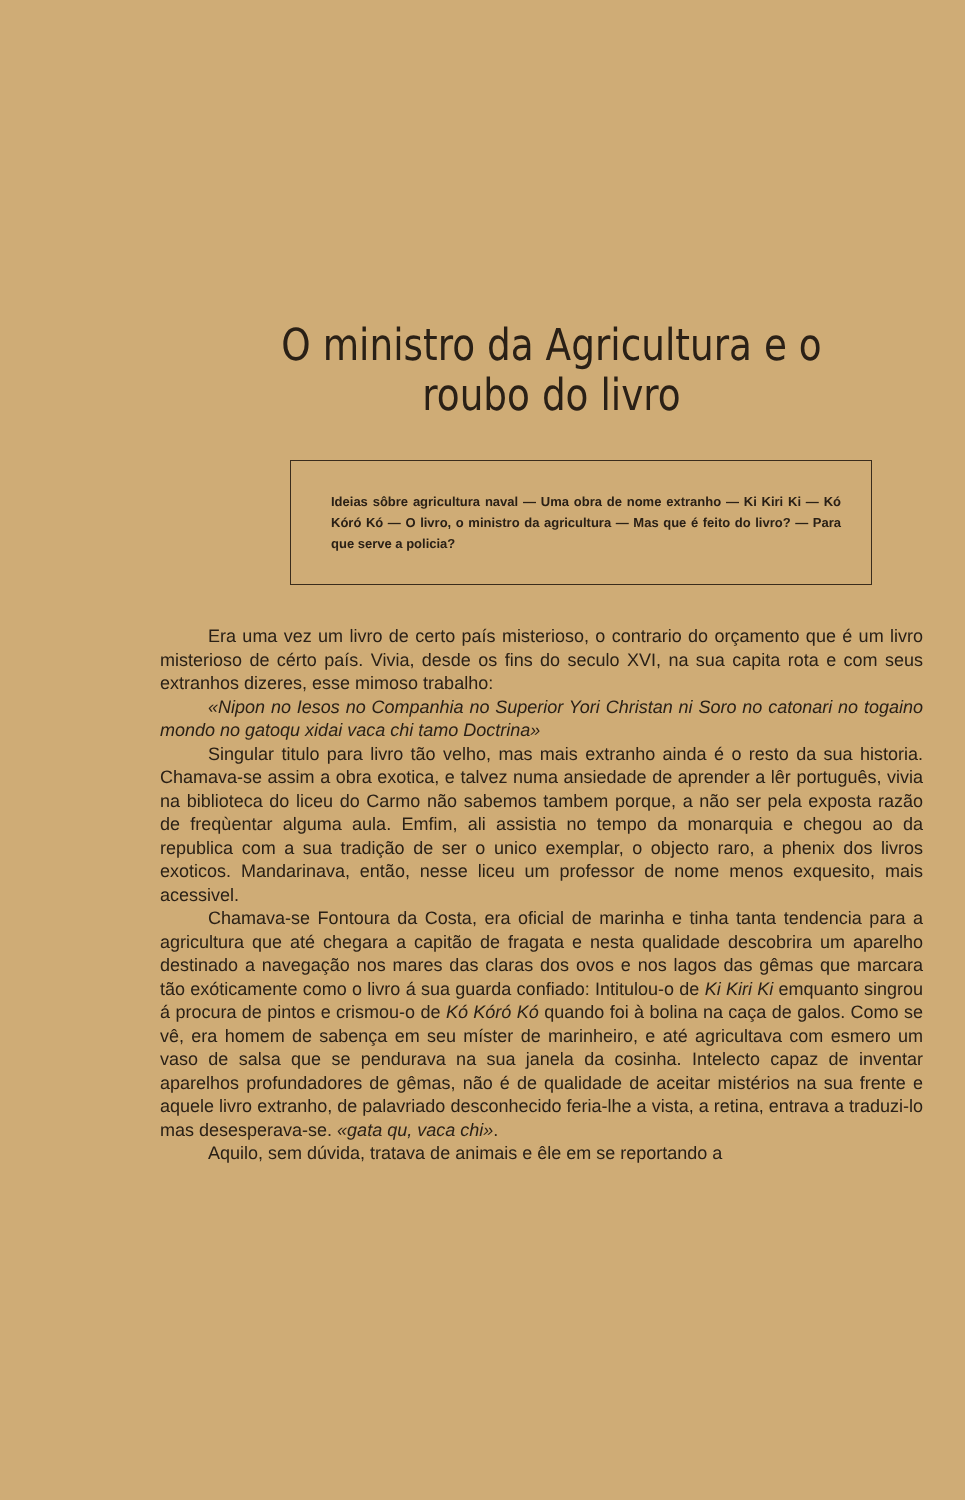O ministro da Agricultura e o roubo do livro
Ideias sôbre agricultura naval — Uma obra de nome extranho — Ki Kiri Ki — Kó Kóró Kó — O livro, o ministro da agricultura — Mas que é feito do livro? — Para que serve a policia?
Era uma vez um livro de certo país misterioso, o contrario do orçamento que é um livro misterioso de cérto país. Vivia, desde os fins do seculo XVI, na sua capita rota e com seus extranhos dizeres, esse mimoso trabalho:
«Nipon no Iesos no Companhia no Superior Yori Christan ni Soro no catonari no togaino mondo no gatoqu xidai vaca chi tamo Doctrina»
Singular titulo para livro tão velho, mas mais extranho ainda é o resto da sua historia. Chamava-se assim a obra exotica, e talvez numa ansiedade de aprender a lêr português, vivia na biblioteca do liceu do Carmo não sabemos tambem porque, a não ser pela exposta razão de freqùentar alguma aula. Emfim, ali assistia no tempo da monarquia e chegou ao da republica com a sua tradição de ser o unico exemplar, o objecto raro, a phenix dos livros exoticos. Mandarinava, então, nesse liceu um professor de nome menos exquesito, mais acessivel.
Chamava-se Fontoura da Costa, era oficial de marinha e tinha tanta tendencia para a agricultura que até chegara a capitão de fragata e nesta qualidade descobrira um aparelho destinado a navegação nos mares das claras dos ovos e nos lagos das gêmas que marcara tão exóticamente como o livro á sua guarda confiado: Intitulou-o de Ki Kiri Ki emquanto singrou á procura de pintos e crismou-o de Kó Kóró Kó quando foi à bolina na caça de galos. Como se vê, era homem de sabença em seu míster de marinheiro, e até agricultava com esmero um vaso de salsa que se pendurava na sua janela da cosinha. Intelecto capaz de inventar aparelhos profundadores de gêmas, não é de qualidade de aceitar mistérios na sua frente e aquele livro extranho, de palavriado desconhecido feria-lhe a vista, a retina, entrava a traduzi-lo mas desesperava-se. «gata qu, vaca chi».
Aquilo, sem dúvida, tratava de animais e êle em se reportando a